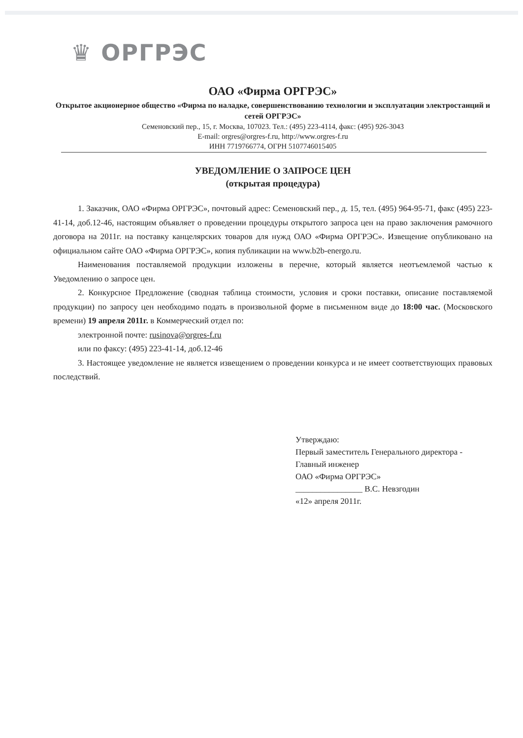♛ ОРГРЭС
ОАО «Фирма ОРГРЭС»
Открытое акционерное общество «Фирма по наладке, совершенствованию технологии и эксплуатации электростанций и сетей ОРГРЭС»
Семеновский пер., 15, г. Москва, 107023. Тел.: (495) 223-4114, факс: (495) 926-3043
E-mail: orgres@orgres-f.ru, http://www.orgres-f.ru
ИНН 7719766774, ОГРН 5107746015405
УВЕДОМЛЕНИЕ О ЗАПРОСЕ ЦЕН
(открытая процедура)
1. Заказчик, ОАО «Фирма ОРГРЭС», почтовый адрес: Семеновский пер., д. 15, тел. (495) 964-95-71, факс (495) 223-41-14, доб.12-46, настоящим объявляет о проведении процедуры открытого запроса цен на право заключения рамочного договора на 2011г. на поставку канцелярских товаров для нужд ОАО «Фирма ОРГРЭС». Извещение опубликовано на официальном сайте ОАО «Фирма ОРГРЭС», копия публикации на www.b2b-energo.ru.
Наименования поставляемой продукции изложены в перечне, который является неотъемлемой частью к Уведомлению о запросе цен.
2. Конкурсное Предложение (сводная таблица стоимости, условия и сроки поставки, описание поставляемой продукции) по запросу цен необходимо подать в произвольной форме в письменном виде до 18:00 час. (Московского времени) 19 апреля 2011г. в Коммерческий отдел по:
электронной почте: rusinova@orgres-f.ru
или по факсу: (495) 223-41-14, доб.12-46
3. Настоящее уведомление не является извещением о проведении конкурса и не имеет соответствующих правовых последствий.
Утверждаю:
Первый заместитель Генерального директора - Главный инженер
ОАО «Фирма ОРГРЭС»
________________ В.С. Невзгодин
«12» апреля 2011г.